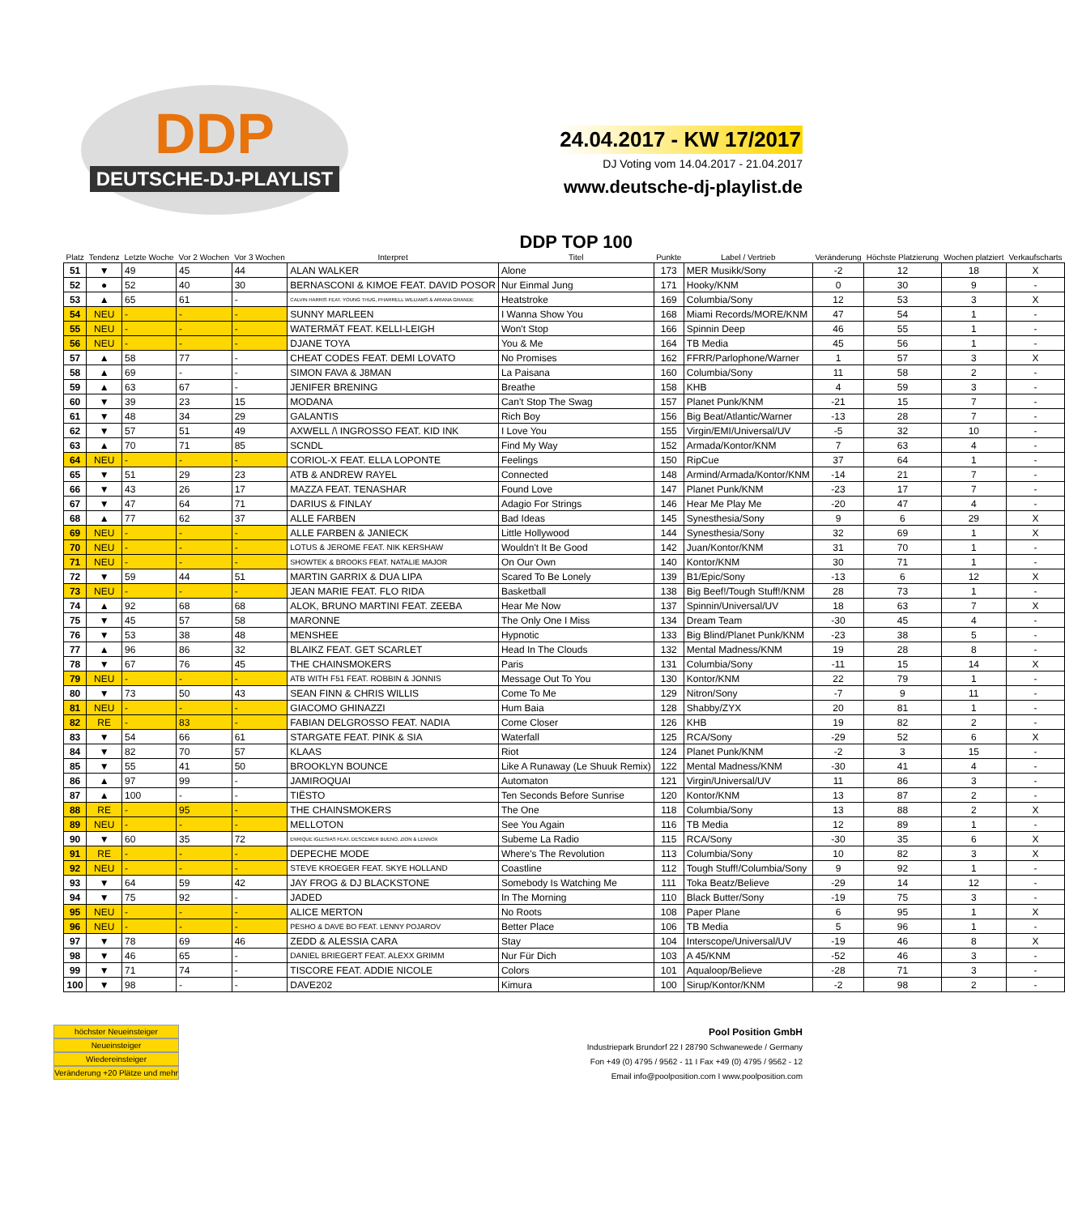DDP
DEUTSCHE-DJ-PLAYLIST
24.04.2017 - KW 17/2017
DJ Voting vom 14.04.2017 - 21.04.2017
www.deutsche-dj-playlist.de
| Platz | Tendenz | Letzte Woche | Vor 2 Wochen | Vor 3 Wochen | Interpret | DDP TOP 100 Titel | Punkte | Label / Vertrieb | Veränderung | Höchste Platzierung | Wochen platziert | Verkaufscharts |
| --- | --- | --- | --- | --- | --- | --- | --- | --- | --- | --- | --- | --- |
| 51 | ▼ | 49 | 45 | 44 | ALAN WALKER | Alone | 173 | MER Musikk/Sony | -2 | 12 | 18 | X |
| 52 | ● | 52 | 40 | 30 | BERNASCONI & KIMOE FEAT. DAVID POSOR | Nur Einmal Jung | 171 | Hooky/KNM | 0 | 30 | 9 | - |
| 53 | ▲ | 65 | 61 | - | CALVIN HARRIS FEAT. YOUNG THUG, PHARRELL WILLIAMS & ARIANA GRANDE | Heatstroke | 169 | Columbia/Sony | 12 | 53 | 3 | X |
| 54 | NEU | - | - | - | SUNNY MARLEEN | I Wanna Show You | 168 | Miami Records/MORE/KNM | 47 | 54 | 1 | - |
| 55 | NEU | - | - | - | WATERMÄT FEAT. KELLI-LEIGH | Won't Stop | 166 | Spinnin Deep | 46 | 55 | 1 | - |
| 56 | NEU | - | - | - | DJANE TOYA | You & Me | 164 | TB Media | 45 | 56 | 1 | - |
| 57 | ▲ | 58 | 77 | - | CHEAT CODES FEAT. DEMI LOVATO | No Promises | 162 | FFRR/Parlophone/Warner | 1 | 57 | 3 | X |
| 58 | ▲ | 69 | - | - | SIMON FAVA & J8MAN | La Paisana | 160 | Columbia/Sony | 11 | 58 | 2 | - |
| 59 | ▲ | 63 | 67 | - | JENIFER BRENING | Breathe | 158 | KHB | 4 | 59 | 3 | - |
| 60 | ▼ | 39 | 23 | 15 | MODANA | Can't Stop The Swag | 157 | Planet Punk/KNM | -21 | 15 | 7 | - |
| 61 | ▼ | 48 | 34 | 29 | GALANTIS | Rich Boy | 156 | Big Beat/Atlantic/Warner | -13 | 28 | 7 | - |
| 62 | ▼ | 57 | 51 | 49 | AXWELL /\ INGROSSO FEAT. KID INK | I Love You | 155 | Virgin/EMI/Universal/UV | -5 | 32 | 10 | - |
| 63 | ▲ | 70 | 71 | 85 | SCNDL | Find My Way | 152 | Armada/Kontor/KNM | 7 | 63 | 4 | - |
| 64 | NEU | - | - | - | CORIOL-X FEAT. ELLA LOPONTE | Feelings | 150 | RipCue | 37 | 64 | 1 | - |
| 65 | ▼ | 51 | 29 | 23 | ATB & ANDREW RAYEL | Connected | 148 | Armind/Armada/Kontor/KNM | -14 | 21 | 7 | - |
| 66 | ▼ | 43 | 26 | 17 | MAZZA FEAT. TENASHAR | Found Love | 147 | Planet Punk/KNM | -23 | 17 | 7 | - |
| 67 | ▼ | 47 | 64 | 71 | DARIUS & FINLAY | Adagio For Strings | 146 | Hear Me Play Me | -20 | 47 | 4 | - |
| 68 | ▲ | 77 | 62 | 37 | ALLE FARBEN | Bad Ideas | 145 | Synesthesia/Sony | 9 | 6 | 29 | X |
| 69 | NEU | - | - | - | ALLE FARBEN & JANIECK | Little Hollywood | 144 | Synesthesia/Sony | 32 | 69 | 1 | X |
| 70 | NEU | - | - | - | LOTUS & JEROME FEAT. NIK KERSHAW | Wouldn't It Be Good | 142 | Juan/Kontor/KNM | 31 | 70 | 1 | - |
| 71 | NEU | - | - | - | SHOWTEK & BROOKS FEAT. NATALIE MAJOR | On Our Own | 140 | Kontor/KNM | 30 | 71 | 1 | - |
| 72 | ▼ | 59 | 44 | 51 | MARTIN GARRIX & DUA LIPA | Scared To Be Lonely | 139 | B1/Epic/Sony | -13 | 6 | 12 | X |
| 73 | NEU | - | - | - | JEAN MARIE FEAT. FLO RIDA | Basketball | 138 | Big Beef!/Tough Stuff!/KNM | 28 | 73 | 1 | - |
| 74 | ▲ | 92 | 68 | 68 | ALOK, BRUNO MARTINI FEAT. ZEEBA | Hear Me Now | 137 | Spinnin/Universal/UV | 18 | 63 | 7 | X |
| 75 | ▼ | 45 | 57 | 58 | MARONNE | The Only One I Miss | 134 | Dream Team | -30 | 45 | 4 | - |
| 76 | ▼ | 53 | 38 | 48 | MENSHEE | Hypnotic | 133 | Big Blind/Planet Punk/KNM | -23 | 38 | 5 | - |
| 77 | ▲ | 96 | 86 | 32 | BLAIKZ FEAT. GET SCARLET | Head In The Clouds | 132 | Mental Madness/KNM | 19 | 28 | 8 | - |
| 78 | ▼ | 67 | 76 | 45 | THE CHAINSMOKERS | Paris | 131 | Columbia/Sony | -11 | 15 | 14 | X |
| 79 | NEU | - | - | - | ATB WITH F51 FEAT. ROBBIN & JONNIS | Message Out To You | 130 | Kontor/KNM | 22 | 79 | 1 | - |
| 80 | ▼ | 73 | 50 | 43 | SEAN FINN & CHRIS WILLIS | Come To Me | 129 | Nitron/Sony | -7 | 9 | 11 | - |
| 81 | NEU | - | - | - | GIACOMO GHINAZZI | Hum Baia | 128 | Shabby/ZYX | 20 | 81 | 1 | - |
| 82 | RE | - | 83 | - | FABIAN DELGROSSO FEAT. NADIA | Come Closer | 126 | KHB | 19 | 82 | 2 | - |
| 83 | ▼ | 54 | 66 | 61 | STARGATE FEAT. PINK & SIA | Waterfall | 125 | RCA/Sony | -29 | 52 | 6 | X |
| 84 | ▼ | 82 | 70 | 57 | KLAAS | Riot | 124 | Planet Punk/KNM | -2 | 3 | 15 | - |
| 85 | ▼ | 55 | 41 | 50 | BROOKLYN BOUNCE | Like A Runaway (Le Shuuk Remix) | 122 | Mental Madness/KNM | -30 | 41 | 4 | - |
| 86 | ▲ | 97 | 99 | - | JAMIROQUAI | Automaton | 121 | Virgin/Universal/UV | 11 | 86 | 3 | - |
| 87 | ▲ | 100 | - | - | TIËSTO | Ten Seconds Before Sunrise | 120 | Kontor/KNM | 13 | 87 | 2 | - |
| 88 | RE | - | 95 | - | THE CHAINSMOKERS | The One | 118 | Columbia/Sony | 13 | 88 | 2 | X |
| 89 | NEU | - | - | - | MELLOTON | See You Again | 116 | TB Media | 12 | 89 | 1 | - |
| 90 | ▼ | 60 | 35 | 72 | ENRIQUE IGLESIAS FEAT. DESCEMER BUENO, ZION & LENNOX | Subeme La Radio | 115 | RCA/Sony | -30 | 35 | 6 | X |
| 91 | RE | - | - | - | DEPECHE MODE | Where's The Revolution | 113 | Columbia/Sony | 10 | 82 | 3 | X |
| 92 | NEU | - | - | - | STEVE KROEGER FEAT. SKYE HOLLAND | Coastline | 112 | Tough Stuff!/Columbia/Sony | 9 | 92 | 1 | - |
| 93 | ▼ | 64 | 59 | 42 | JAY FROG & DJ BLACKSTONE | Somebody Is Watching Me | 111 | Toka Beatz/Believe | -29 | 14 | 12 | - |
| 94 | ▼ | 75 | 92 | - | JADED | In The Morning | 110 | Black Butter/Sony | -19 | 75 | 3 | - |
| 95 | NEU | - | - | - | ALICE MERTON | No Roots | 108 | Paper Plane | 6 | 95 | 1 | X |
| 96 | NEU | - | - | - | PESHO & DAVE BO FEAT. LENNY POJAROV | Better Place | 106 | TB Media | 5 | 96 | 1 | - |
| 97 | ▼ | 78 | 69 | 46 | ZEDD & ALESSIA CARA | Stay | 104 | Interscope/Universal/UV | -19 | 46 | 8 | X |
| 98 | ▼ | 46 | 65 | - | DANIEL BRIEGERT FEAT. ALEXX GRIMM | Nur Für Dich | 103 | A 45/KNM | -52 | 46 | 3 | - |
| 99 | ▼ | 71 | 74 | - | TISCORE FEAT. ADDIE NICOLE | Colors | 101 | Aqualoop/Believe | -28 | 71 | 3 | - |
| 100 | ▼ | 98 | - | - | DAVE202 | Kimura | 100 | Sirup/Kontor/KNM | -2 | 98 | 2 | - |
höchster Neueinsteiger
Neueinsteiger
Wiedereinsteiger
Veränderung +20 Plätze und mehr
Pool Position GmbH
Industriepark Brundorf 22 I 28790 Schwanewede / Germany
Fon +49 (0) 4795 / 9562 - 11 I Fax +49 (0) 4795 / 9562 - 12
Email info@poolposition.com I www.poolposition.com